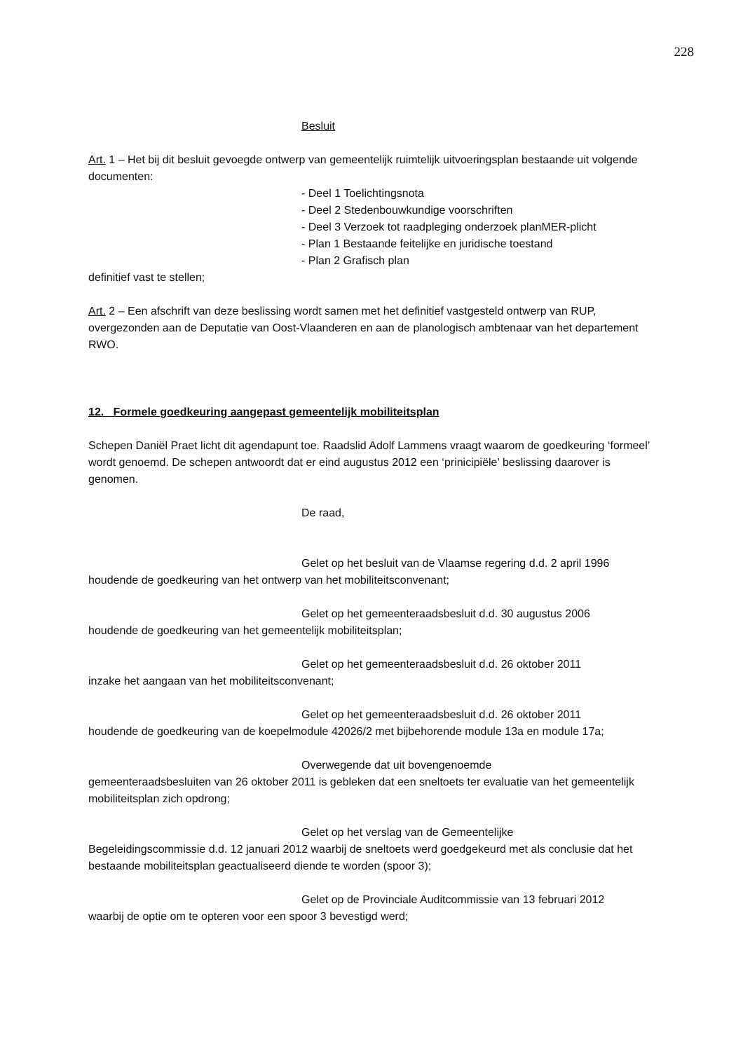228
Besluit
Art. 1 – Het bij dit besluit gevoegde ontwerp van gemeentelijk ruimtelijk uitvoeringsplan bestaande uit volgende documenten:
- Deel 1 Toelichtingsnota
- Deel 2 Stedenbouwkundige voorschriften
- Deel 3 Verzoek tot raadpleging onderzoek planMER-plicht
- Plan 1 Bestaande feitelijke en juridische toestand
- Plan 2 Grafisch plan
definitief vast te stellen;
Art. 2 – Een afschrift van deze beslissing wordt samen met het definitief vastgesteld ontwerp van RUP, overgezonden aan de Deputatie van Oost-Vlaanderen en aan de planologisch ambtenaar van het departement RWO.
12. Formele goedkeuring aangepast gemeentelijk mobiliteitsplan
Schepen Daniël Praet licht dit agendapunt toe. Raadslid Adolf Lammens vraagt waarom de goedkeuring ‘formeel’ wordt genoemd. De schepen antwoordt dat er eind augustus 2012 een ‘prinicipiële’ beslissing daarover is genomen.
De raad,
Gelet op het besluit van de Vlaamse regering d.d. 2 april 1996
houdende de goedkeuring van het ontwerp van het mobiliteitsconvenant;
Gelet op het gemeenteraadsbesluit d.d. 30 augustus 2006
houdende de goedkeuring van het gemeentelijk mobiliteitsplan;
Gelet op het gemeenteraadsbesluit d.d. 26 oktober 2011
inzake het aangaan van het mobiliteitsconvenant;
Gelet op het gemeenteraadsbesluit d.d. 26 oktober 2011
houdende de goedkeuring van de koepelmodule 42026/2 met bijbehorende module 13a en module 17a;
Overwegende dat uit bovengenoemde
gemeenteraadsbesluiten van 26 oktober 2011 is gebleken dat een sneltoets ter evaluatie van het gemeentelijk mobiliteitsplan zich opdrong;
Gelet op het verslag van de Gemeentelijke
Begeleidingscommissie d.d. 12 januari 2012 waarbij de sneltoets werd goedgekeurd met als conclusie dat het bestaande mobiliteitsplan geactualiseerd diende te worden (spoor 3);
Gelet op de Provinciale Auditcommissie van 13 februari 2012
waarbij de optie om te opteren voor een spoor 3 bevestigd werd;